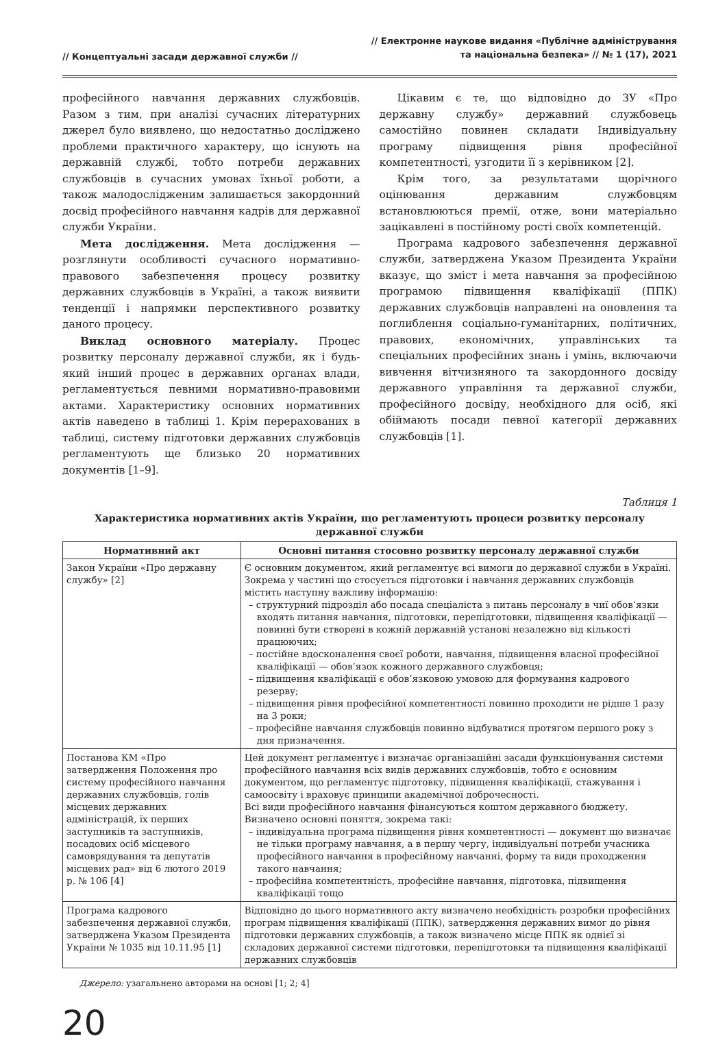// Концептуальні засади державної служби //
// Електронне наукове видання «Публічне адміністрування
та національна безпека» // № 1 (17), 2021
професійного навчання державних службовців. Разом з тим, при аналізі сучасних літературних джерел було виявлено, що недостатньо досліджено проблеми практичного характеру, що існують на державній службі, тобто потреби державних службовців в сучасних умовах їхньої роботи, а також малодослідженим залишається закордонний досвід професійного навчання кадрів для державної служби України.
Мета дослідження. Мета дослідження — розглянути особливості сучасного нормативно-правового забезпечення процесу розвитку державних службовців в Україні, а також виявити тенденції і напрямки перспективного розвитку даного процесу.
Виклад основного матеріалу. Процес розвитку персоналу державної служби, як і будь-який інший процес в державних органах влади, регламентується певними нормативно-правовими актами. Характеристику основних нормативних актів наведено в таблиці 1. Крім перерахованих в таблиці, систему підготовки державних службовців регламентують ще близько 20 нормативних документів [1–9].
Цікавим є те, що відповідно до ЗУ «Про державну службу» державний службовець самостійно повинен складати Індивідуальну програму підвищення рівня професійної компетентності, узгодити її з керівником [2].
Крім того, за результатами щорічного оцінювання державним службовцям встановлюються премії, отже, вони матеріально зацікавлені в постійному рості своїх компетенцій.
Програма кадрового забезпечення державної служби, затверджена Указом Президента України вказує, що зміст і мета навчання за професійною програмою підвищення кваліфікації (ППК) державних службовців направлені на оновлення та поглиблення соціально-гуманітарних, політичних, правових, економічних, управлінських та спеціальних професійних знань і умінь, включаючи вивчення вітчизняного та закордонного досвіду державного управління та державної служби, професійного досвіду, необхідного для осіб, які обіймають посади певної категорії державних службовців [1].
Таблиця 1
Характеристика нормативних актів України, що регламентують процеси розвитку персоналу
державної служби
| Нормативний акт | Основні питання стосовно розвитку персоналу державної служби |
| --- | --- |
| Закон України «Про державну службу» [2] | Є основним документом, який регламентує всі вимоги до державної служби в Україні. Зокрема у частині що стосується підготовки і навчання державних службовців містить наступну важливу інформацію: – структурний підрозділ або посада спеціаліста з питань персоналу в чиї обов’язки входять питання навчання, підготовки, перепідготовки, підвищення кваліфікації — повинні бути створені в кожній державній установі незалежно від кількості працюючих; – постійне вдосконалення своєї роботи, навчання, підвищення власної професійної кваліфікації — обов’язок кожного державного службовця; – підвищення кваліфікації є обов’язковою умовою для формування кадрового резерву; – підвищення рівня професійної компетентності повинно проходити не рідше 1 разу на 3 роки; – професійне навчання службовців повинно відбуватися протягом першого року з дня призначення. |
| Постанова КМ «Про затвердження Положення про систему професійного навчання державних службовців, голів місцевих державних адміністрацій, їх перших заступників та заступників, посадових осіб місцевого самоврядування та депутатів місцевих рад» від 6 лютого 2019 р. № 106 [4] | Цей документ регламентує і визначає організаційні засади функціонування системи професійного навчання всіх видів державних службовців, тобто є основним документом, що регламентує підготовку, підвищення кваліфікації, стажування і самоосвіту і враховує принципи академічної доброчесності. Всі види професійного навчання фінансуються коштом державного бюджету. Визначено основні поняття, зокрема такі: – індивідуальна програма підвищення рівня компетентності — документ що визначає не тільки програму навчання, а в першу чергу, індивідуальні потреби учасника професійного навчання в професійному навчанні, форму та види проходження такого навчання; – професійна компетентність, професійне навчання, підготовка, підвищення кваліфікації тощо |
| Програма кадрового забезпечення державної служби, затверджена Указом Президента України № 1035 від 10.11.95 [1] | Відповідно до цього нормативного акту визначено необхідність розробки професійних програм підвищення кваліфікації (ППК), затвердження державних вимог до рівня підготовки державних службовців, а також визначено місце ППК як однієї зі складових державної системи підготовки, перепідготовки та підвищення кваліфікації державних службовців |
Джерело: узагальнено авторами на основі [1; 2; 4]
20